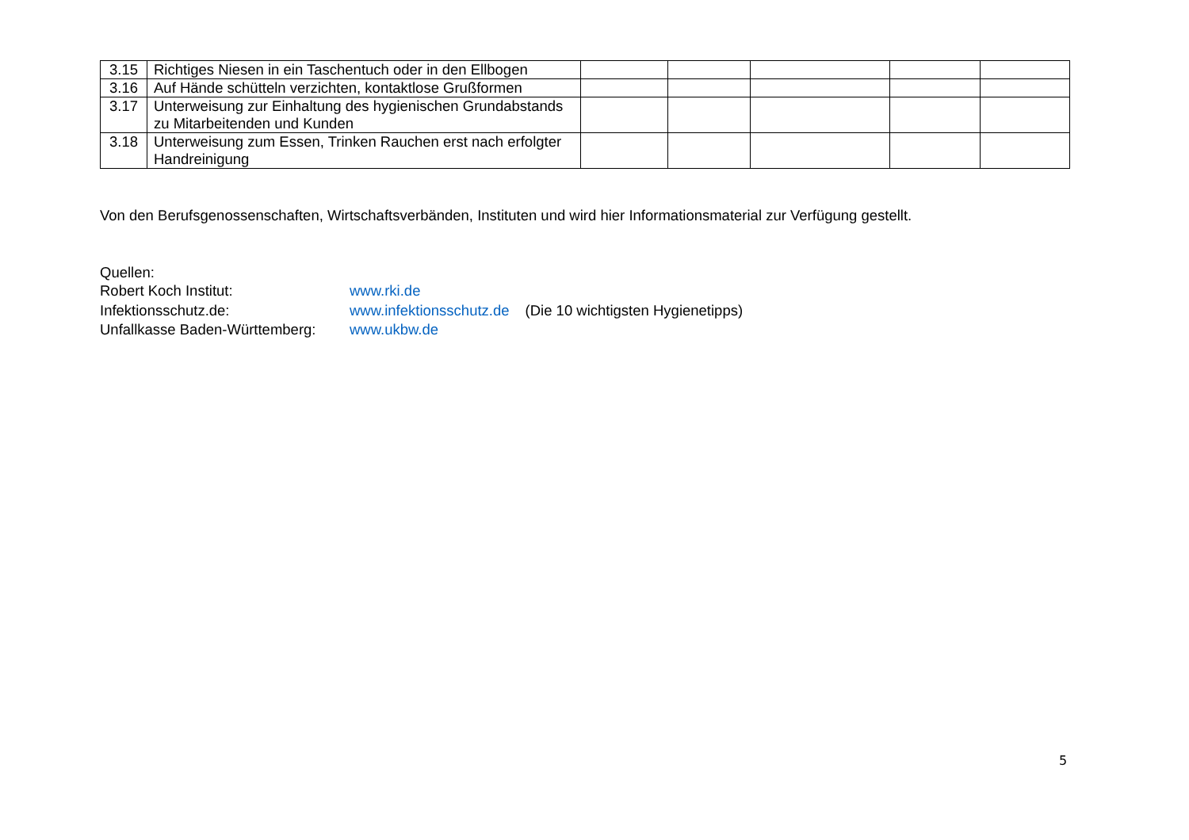| 3.15 | Richtiges Niesen in ein Taschentuch oder in den Ellbogen | | | | | |
| 3.16 | Auf Hände schütteln verzichten, kontaktlose Grußformen | | | | | |
| 3.17 | Unterweisung zur Einhaltung des hygienischen Grundabstands zu Mitarbeitenden und Kunden | | | | | |
| 3.18 | Unterweisung zum Essen, Trinken Rauchen erst nach erfolgter Handreinigung | | | | | |
Von den Berufsgenossenschaften, Wirtschaftsverbänden, Instituten und wird hier Informationsmaterial zur Verfügung gestellt.
Quellen:
| Robert Koch Institut: | www.rki.de | |
| Infektionsschutz.de: | www.infektionsschutz.de | (Die 10 wichtigsten Hygienetipps) |
| Unfallkasse Baden-Württemberg: | www.ukbw.de | |
5